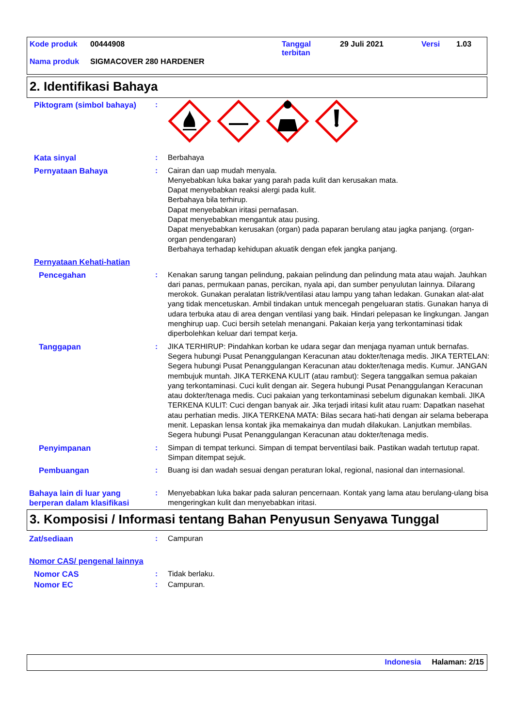Kode produk 00444908 Tanggal
terbitan 29 Juli 2021 Versi 1.03
Nama produk SIGMACOVER 280 HARDENER
2. Identifikasi Bahaya
Piktogram (simbol bahaya) :
Kata sinyal : Berbahaya
Pernyataan Bahaya : Cairan dan uap mudah menyala.
Menyebabkan luka bakar yang parah pada kulit dan kerusakan mata.
Dapat menyebabkan reaksi alergi pada kulit.
Berbahaya bila terhirup.
Dapat menyebabkan iritasi pernafasan.
Dapat menyebabkan mengantuk atau pusing.
Dapat menyebabkan kerusakan (organ) pada paparan berulang atau jagka panjang. (organ-organ pendengaran)
Berbahaya terhadap kehidupan akuatik dengan efek jangka panjang.
Pernyataan Kehati-hatian
Pencegahan : Kenakan sarung tangan pelindung, pakaian pelindung dan pelindung mata atau wajah. Jauhkan dari panas, permukaan panas, percikan, nyala api, dan sumber penyulutan lainnya. Dilarang merokok. Gunakan peralatan listrik/ventilasi atau lampu yang tahan ledakan. Gunakan alat-alat yang tidak mencetuskan. Ambil tindakan untuk mencegah pengeluaran statis. Gunakan hanya di udara terbuka atau di area dengan ventilasi yang baik. Hindari pelepasan ke lingkungan. Jangan menghirup uap. Cuci bersih setelah menangani. Pakaian kerja yang terkontaminasi tidak diperbolehkan keluar dari tempat kerja.
Tanggapan : JIKA TERHIRUP: Pindahkan korban ke udara segar dan menjaga nyaman untuk bernafas. Segera hubungi Pusat Penanggulangan Keracunan atau dokter/tenaga medis. JIKA TERTELAN: Segera hubungi Pusat Penanggulangan Keracunan atau dokter/tenaga medis. Kumur. JANGAN membujuk muntah. JIKA TERKENA KULIT (atau rambut): Segera tanggalkan semua pakaian yang terkontaminasi. Cuci kulit dengan air. Segera hubungi Pusat Penanggulangan Keracunan atau dokter/tenaga medis. Cuci pakaian yang terkontaminasi sebelum digunakan kembali. JIKA TERKENA KULIT: Cuci dengan banyak air. Jika terjadi iritasi kulit atau ruam: Dapatkan nasehat atau perhatian medis. JIKA TERKENA MATA: Bilas secara hati-hati dengan air selama beberapa menit. Lepaskan lensa kontak jika memakainya dan mudah dilakukan. Lanjutkan membilas. Segera hubungi Pusat Penanggulangan Keracunan atau dokter/tenaga medis.
Penyimpanan : Simpan di tempat terkunci. Simpan di tempat berventilasi baik. Pastikan wadah tertutup rapat. Simpan ditempat sejuk.
Pembuangan : Buang isi dan wadah sesuai dengan peraturan lokal, regional, nasional dan internasional.
Bahaya lain di luar yang berperan dalam klasifikasi
: Menyebabkan luka bakar pada saluran pencernaan. Kontak yang lama atau berulang-ulang bisa mengeringkan kulit dan menyebabkan iritasi.
3. Komposisi / Informasi tentang Bahan Penyusun Senyawa Tunggal
Zat/sediaan : Campuran
Nomor CAS/ pengenal lainnya
Nomor CAS : Tidak berlaku.
Nomor EC : Campuran.
Indonesia Halaman: 2/15